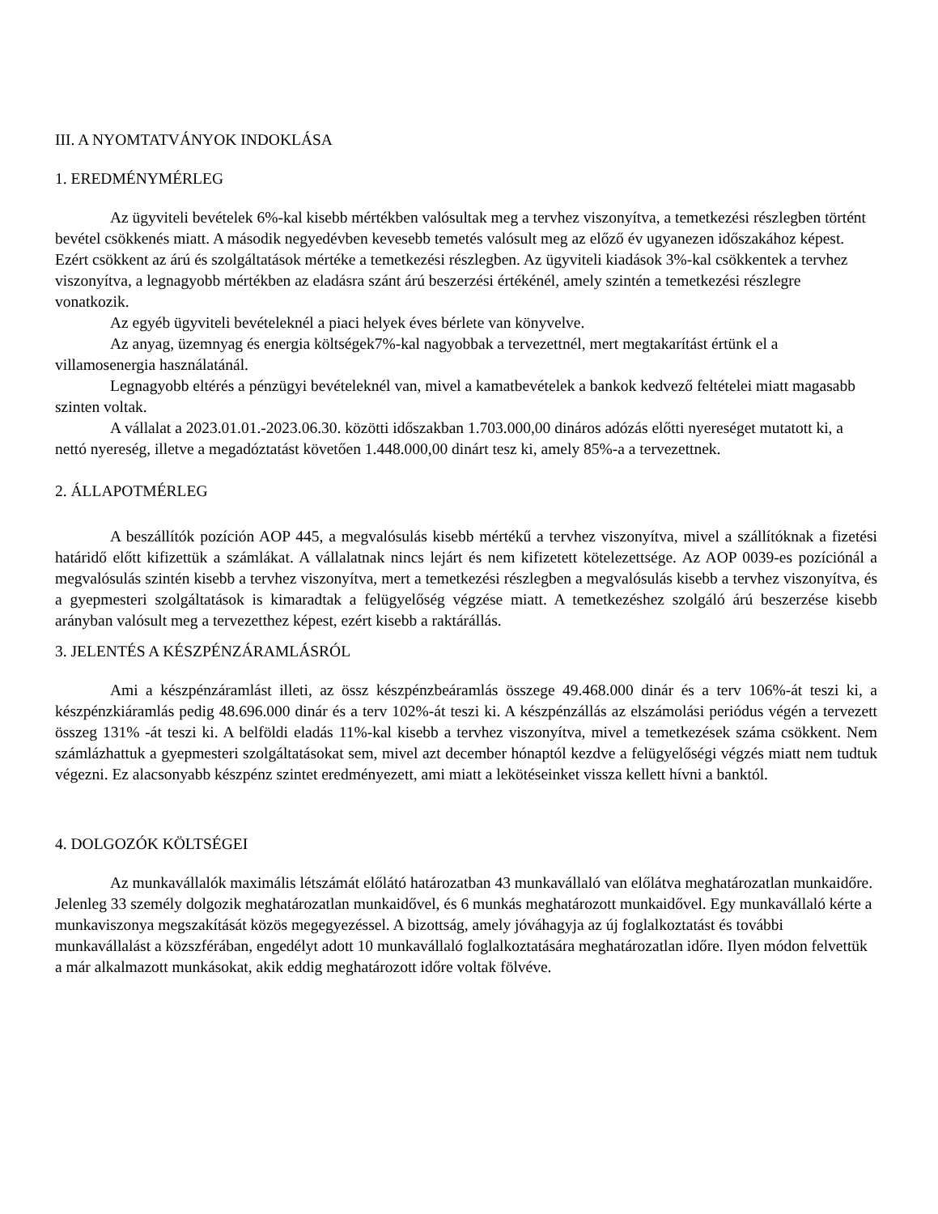III. A NYOMTATVÁNYOK INDOKLÁSA
1. EREDMÉNYMÉRLEG
Az ügyviteli bevételek 6%-kal kisebb mértékben valósultak meg a tervhez viszonyítva, a temetkezési részlegben történt bevétel csökkenés miatt. A második negyedévben kevesebb temetés valósult meg az előző év ugyanezen időszakához képest. Ezért csökkent az árú és szolgáltatások mértéke a temetkezési részlegben. Az ügyviteli kiadások 3%-kal csökkentek a tervhez viszonyítva, a legnagyobb mértékben az eladásra szánt árú beszerzési értékénél, amely szintén a temetkezési részlegre vonatkozik.
Az egyéb ügyviteli bevételeknél a piaci helyek éves bérlete van könyvelve.
Az anyag, üzemnyag és energia költségek7%-kal nagyobbak a tervezettnél, mert megtakarítást értünk el a villamosenergia használatánál.
Legnagyobb eltérés a pénzügyi bevételeknél van, mivel a kamatbevételek a bankok kedvező feltételei miatt magasabb szinten voltak.
A vállalat a 2023.01.01.-2023.06.30. közötti időszakban 1.703.000,00 dináros adózás előtti nyereséget mutatott ki, a nettó nyereség, illetve a megadóztatást követően 1.448.000,00 dinárt tesz ki, amely 85%-a a tervezettnek.
2. ÁLLAPOTMÉRLEG
A beszállítók pozíción AOP 445, a megvalósulás kisebb mértékű a tervhez viszonyítva, mivel a szállítóknak a fizetési határidő előtt kifizettük a számlákat. A vállalatnak nincs lejárt és nem kifizetett kötelezettsége. Az AOP 0039-es pozíciónál a megvalósulás szintén kisebb a tervhez viszonyítva, mert a temetkezési részlegben a megvalósulás kisebb a tervhez viszonyítva, és a gyepmesteri szolgáltatások is kimaradtak a felügyelőség végzése miatt. A temetkezéshez szolgáló árú beszerzése kisebb arányban valósult meg a tervezetthez képest, ezért kisebb a raktárállás.
3. JELENTÉS A KÉSZPÉNZÁRAMLÁSRÓL
Ami a készpénzáramlást illeti, az össz készpénzbeáramlás összege 49.468.000 dinár és a terv 106%-át teszi ki, a készpénzkiáramlás pedig 48.696.000 dinár és a terv 102%-át teszi ki. A készpénzállás az elszámolási periódus végén a tervezett összeg 131% -át teszi ki. A belföldi eladás 11%-kal kisebb a tervhez viszonyítva, mivel a temetkezések száma csökkent. Nem számlázhattuk a gyepmesteri szolgáltatásokat sem, mivel azt december hónaptól kezdve a felügyelőségi végzés miatt nem tudtuk végezni. Ez alacsonyabb készpénz szintet eredményezett, ami miatt a lekötéseinket vissza kellett hívni a banktól.
4. DOLGOZÓK KÖLTSÉGEI
Az munkavállalók maximális létszámát előlátó határozatban 43 munkavállaló van előlátva meghatározatlan munkaidőre. Jelenleg 33 személy dolgozik meghatározatlan munkaidővel, és 6 munkás meghatározott munkaidővel. Egy munkavállaló kérte a munkaviszonya megszakítását közös megegyezéssel. A bizottság, amely jóváhagyja az új foglalkoztatást és további munkavállalást a közszférában, engedélyt adott 10 munkavállaló foglalkoztatására meghatározatlan időre. Ilyen módon felvettük a már alkalmazott munkásokat, akik eddig meghatározott időre voltak fölvéve.